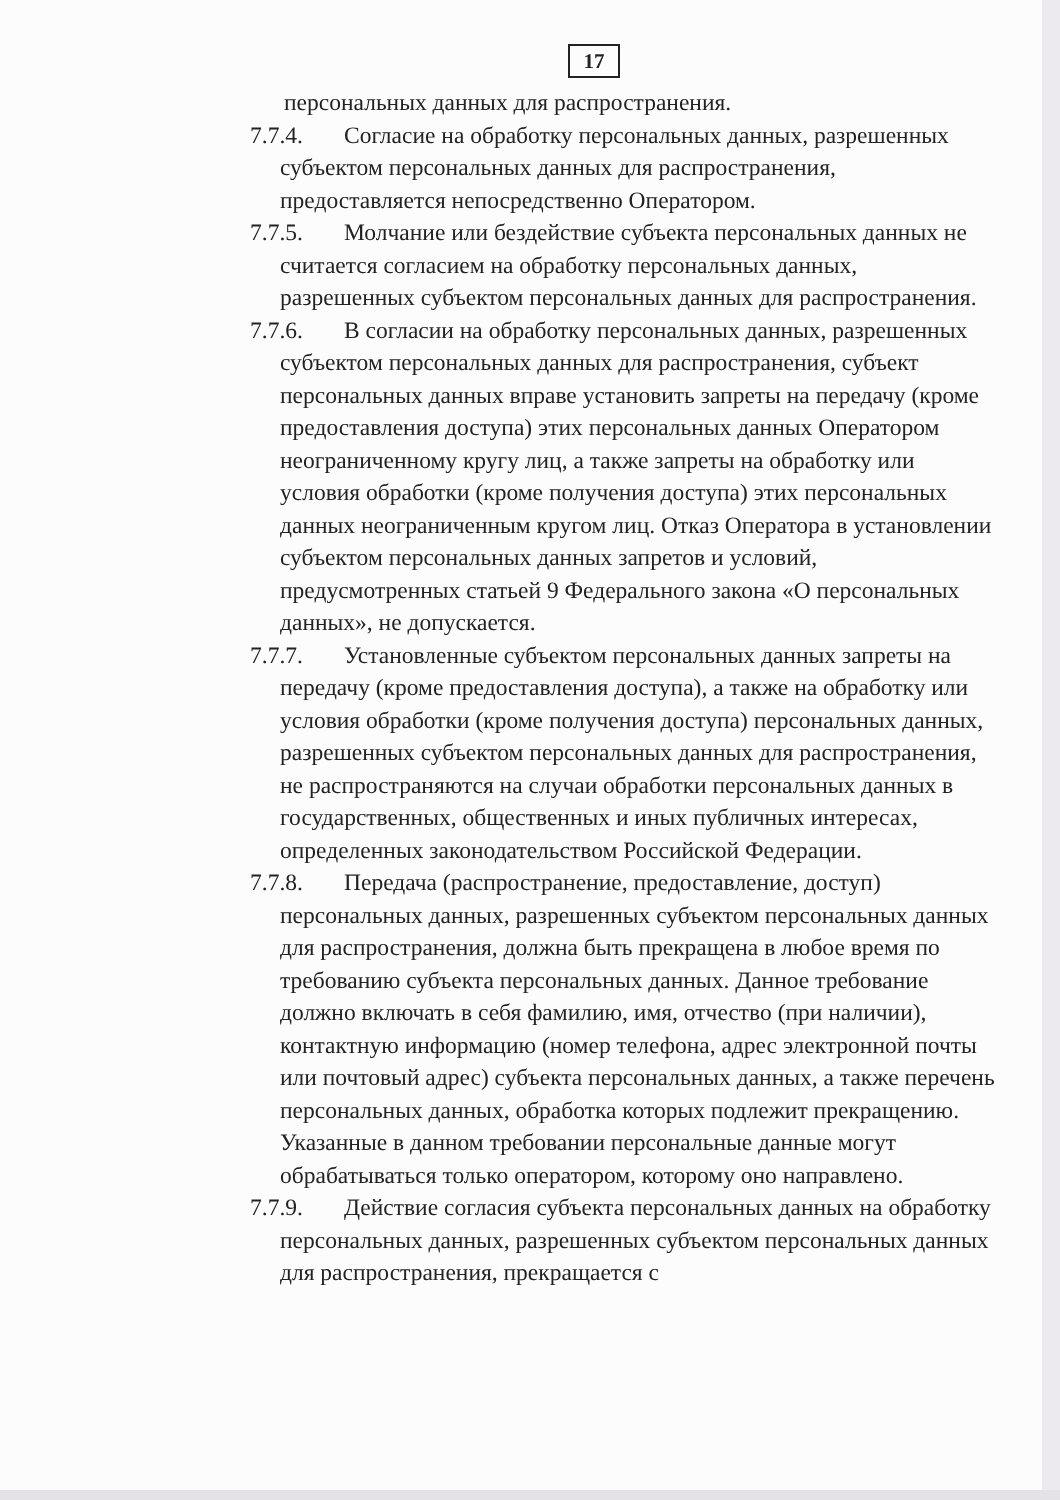17
персональных данных для распространения.
7.7.4.
Согласие на обработку персональных данных, разрешенных субъектом персональных данных для распространения, предоставляется непосредственно Оператором.
7.7.5.
Молчание или бездействие субъекта персональных данных не считается согласием на обработку персональных данных, разрешенных субъектом персональных данных для распространения.
7.7.6.
В согласии на обработку персональных данных, разрешенных субъектом персональных данных для распространения, субъект персональных данных вправе установить запреты на передачу (кроме предоставления доступа) этих персональных данных Оператором неограниченному кругу лиц, а также запреты на обработку или условия обработки (кроме получения доступа) этих персональных данных неограниченным кругом лиц. Отказ Оператора в установлении субъектом персональных данных запретов и условий, предусмотренных статьей 9 Федерального закона «О персональных данных», не допускается.
7.7.7.
Установленные субъектом персональных данных запреты на передачу (кроме предоставления доступа), а также на обработку или условия обработки (кроме получения доступа) персональных данных, разрешенных субъектом персональных данных для распространения, не распространяются на случаи обработки персональных данных в государственных, общественных и иных публичных интересах, определенных законодательством Российской Федерации.
7.7.8.
Передача (распространение, предоставление, доступ) персональных данных, разрешенных субъектом персональных данных для распространения, должна быть прекращена в любое время по требованию субъекта персональных данных. Данное требование должно включать в себя фамилию, имя, отчество (при наличии), контактную информацию (номер телефона, адрес электронной почты или почтовый адрес) субъекта персональных данных, а также перечень персональных данных, обработка которых подлежит прекращению. Указанные в данном требовании персональные данные могут обрабатываться только оператором, которому оно направлено.
7.7.9.
Действие согласия субъекта персональных данных на обработку персональных данных, разрешенных субъектом персональных данных для распространения, прекращается с